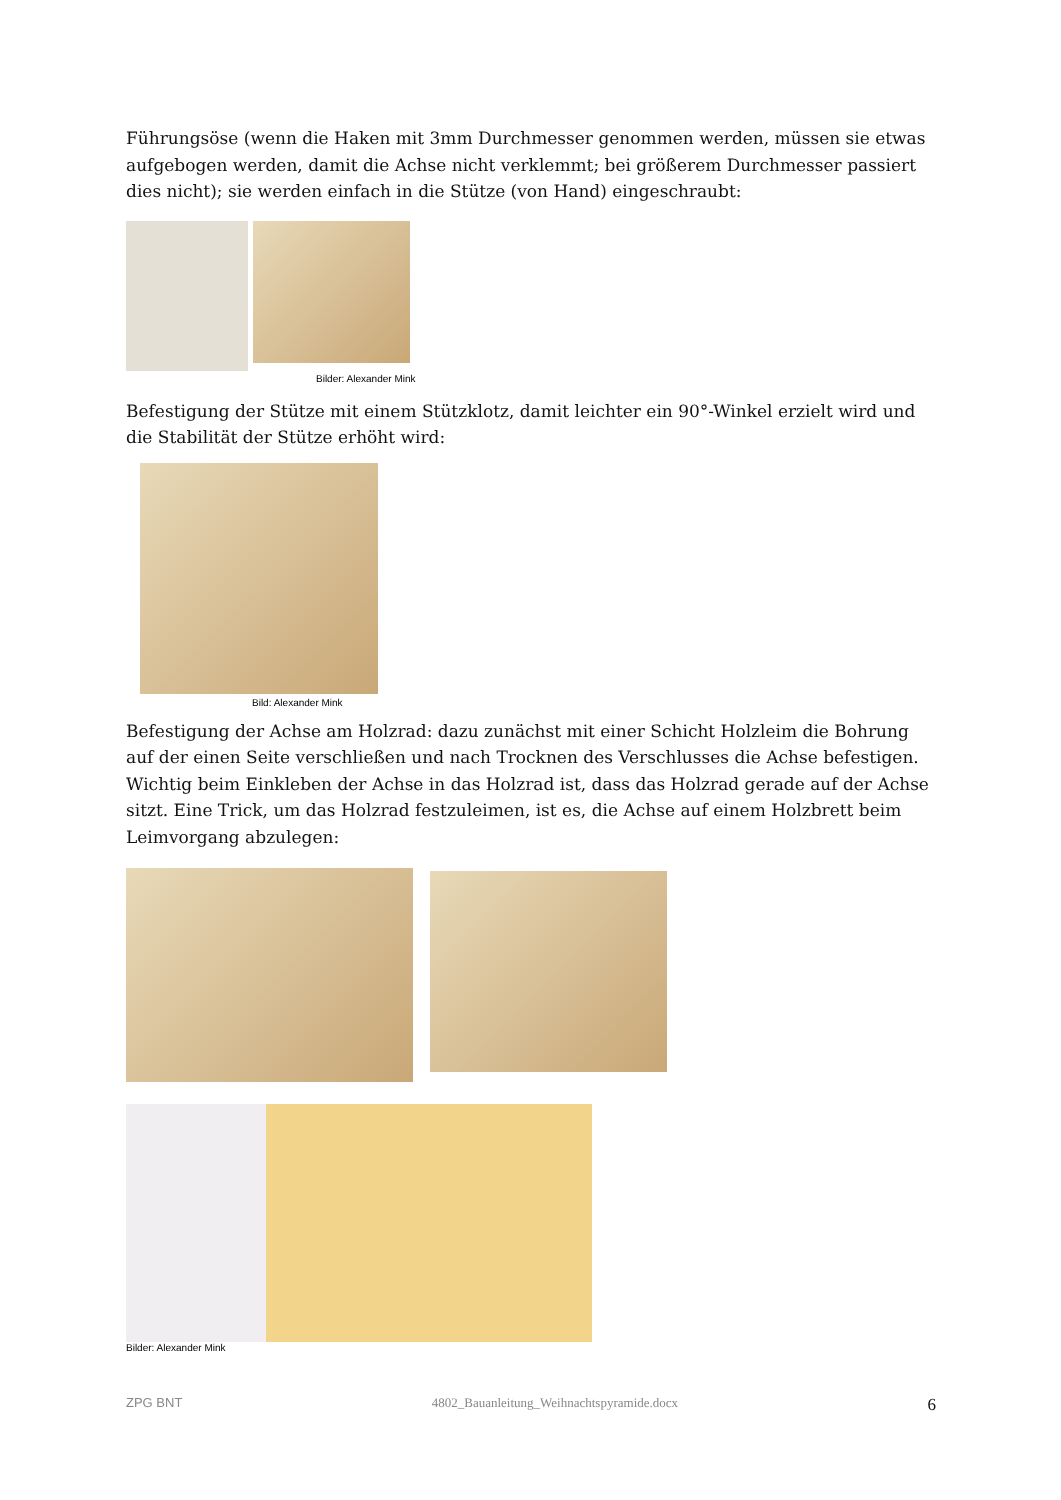Führungsöse (wenn die Haken mit 3mm Durchmesser genommen werden, müssen sie etwas aufgebogen werden, damit die Achse nicht verklemmt; bei größerem Durchmesser passiert dies nicht); sie werden einfach in die Stütze (von Hand) eingeschraubt:
Bilder: Alexander Mink
Befestigung der Stütze mit einem Stützklotz, damit leichter ein 90°-Winkel erzielt wird und die Stabilität der Stütze erhöht wird:
Bild: Alexander Mink
Befestigung der Achse am Holzrad: dazu zunächst mit einer Schicht Holzleim die Bohrung auf der einen Seite verschließen und nach Trocknen des Verschlusses die Achse befestigen. Wichtig beim Einkleben der Achse in das Holzrad ist, dass das Holzrad gerade auf der Achse sitzt. Eine Trick, um das Holzrad festzuleimen, ist es, die Achse auf einem Holzbrett beim Leimvorgang abzulegen:
Bilder: Alexander Mink
ZPG BNT 4802_Bauanleitung_Weihnachtspyramide.docx 6